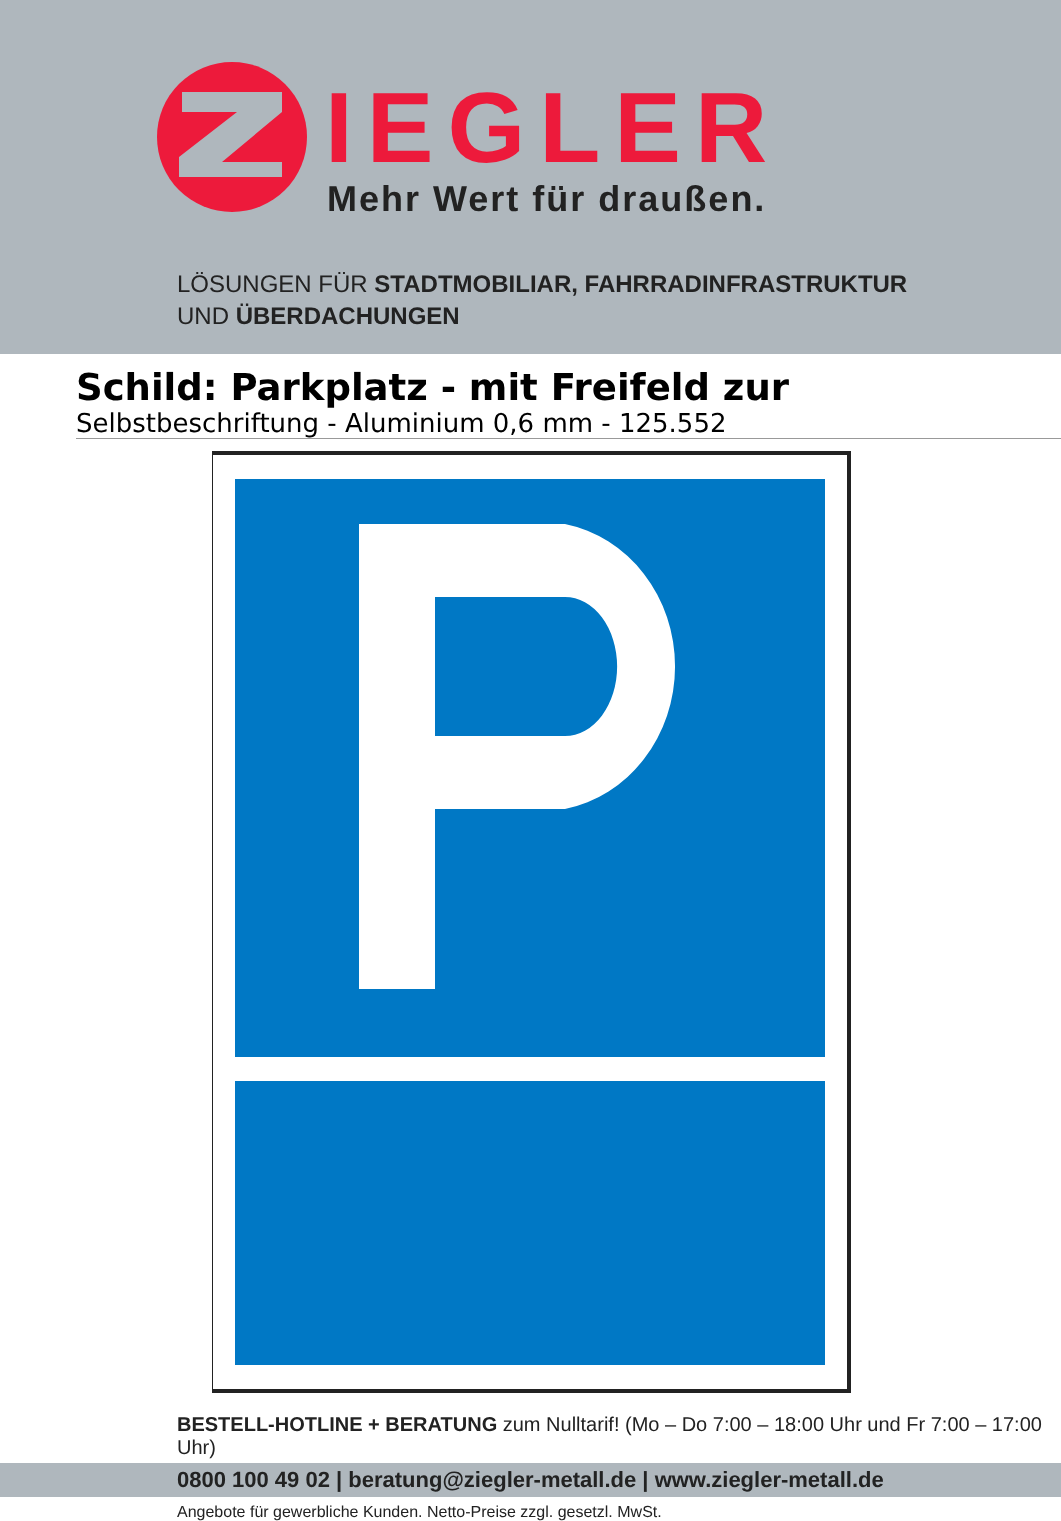IEGLER
Mehr Wert für draußen.
LÖSUNGEN FÜR STADTMOBILIAR, FAHRRADINFRASTRUKTUR
UND ÜBERDACHUNGEN
Schild: Parkplatz - mit Freifeld zur
Selbstbeschriftung - Aluminium 0,6 mm - 125.552
BESTELL-HOTLINE + BERATUNG zum Nulltarif! (Mo – Do 7:00 – 18:00 Uhr und Fr 7:00 – 17:00 Uhr)
0800 100 49 02 | beratung@ziegler-metall.de | www.ziegler-metall.de
Angebote für gewerbliche Kunden. Netto-Preise zzgl. gesetzl. MwSt.